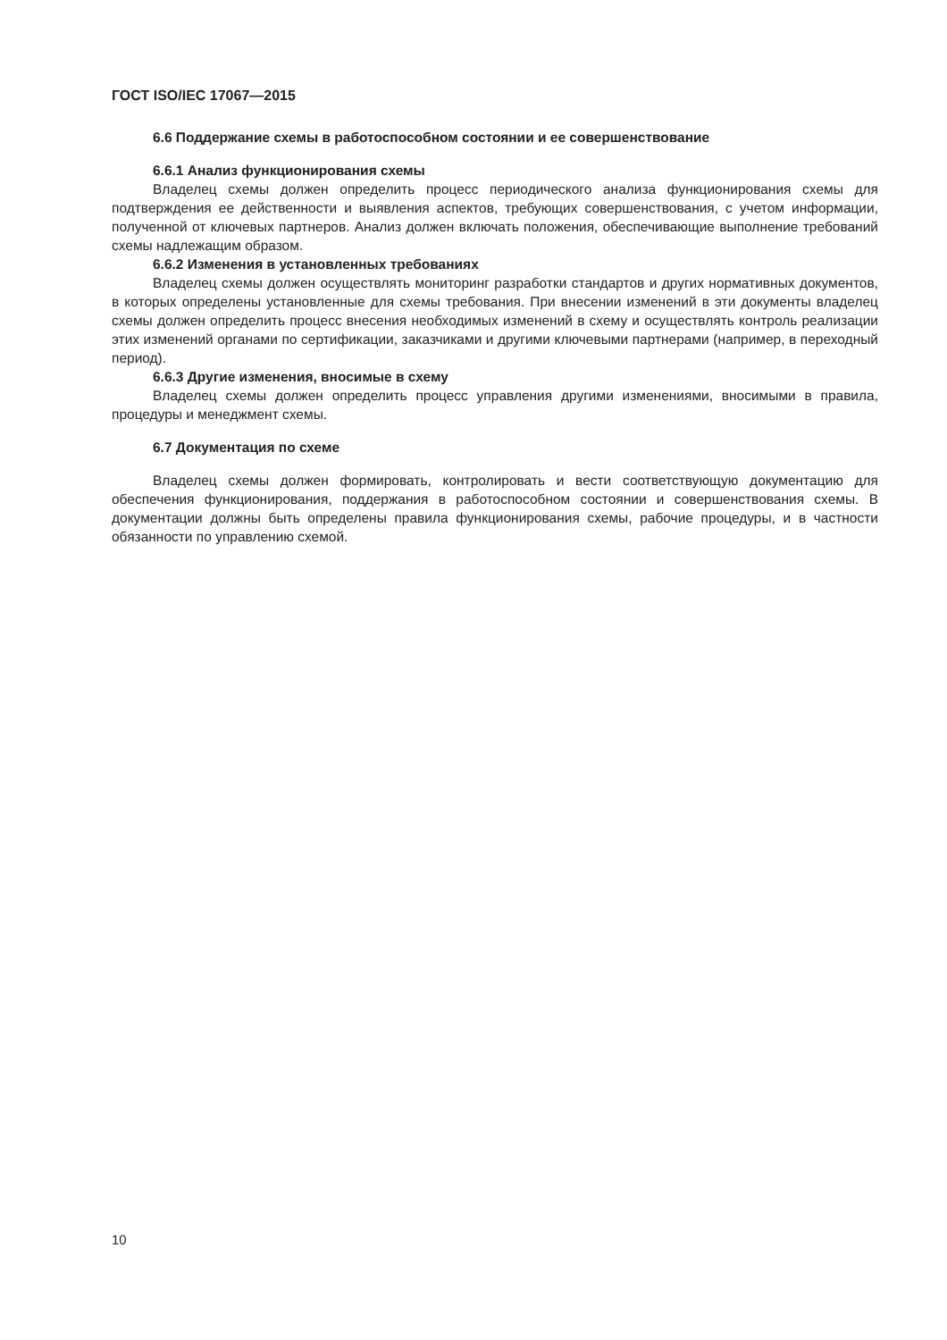ГОСТ ISO/IEC 17067—2015
6.6 Поддержание схемы в работоспособном состоянии и ее совершенствование
6.6.1 Анализ функционирования схемы
Владелец схемы должен определить процесс периодического анализа функционирования схемы для подтверждения ее действенности и выявления аспектов, требующих совершенствования, с учетом информации, полученной от ключевых партнеров. Анализ должен включать положения, обеспечивающие выполнение требований схемы надлежащим образом.
6.6.2 Изменения в установленных требованиях
Владелец схемы должен осуществлять мониторинг разработки стандартов и других нормативных документов, в которых определены установленные для схемы требования. При внесении изменений в эти документы владелец схемы должен определить процесс внесения необходимых изменений в схему и осуществлять контроль реализации этих изменений органами по сертификации, заказчиками и другими ключевыми партнерами (например, в переходный период).
6.6.3 Другие изменения, вносимые в схему
Владелец схемы должен определить процесс управления другими изменениями, вносимыми в правила, процедуры и менеджмент схемы.
6.7 Документация по схеме
Владелец схемы должен формировать, контролировать и вести соответствующую документацию для обеспечения функционирования, поддержания в работоспособном состоянии и совершенствования схемы. В документации должны быть определены правила функционирования схемы, рабочие процедуры, и в частности обязанности по управлению схемой.
10